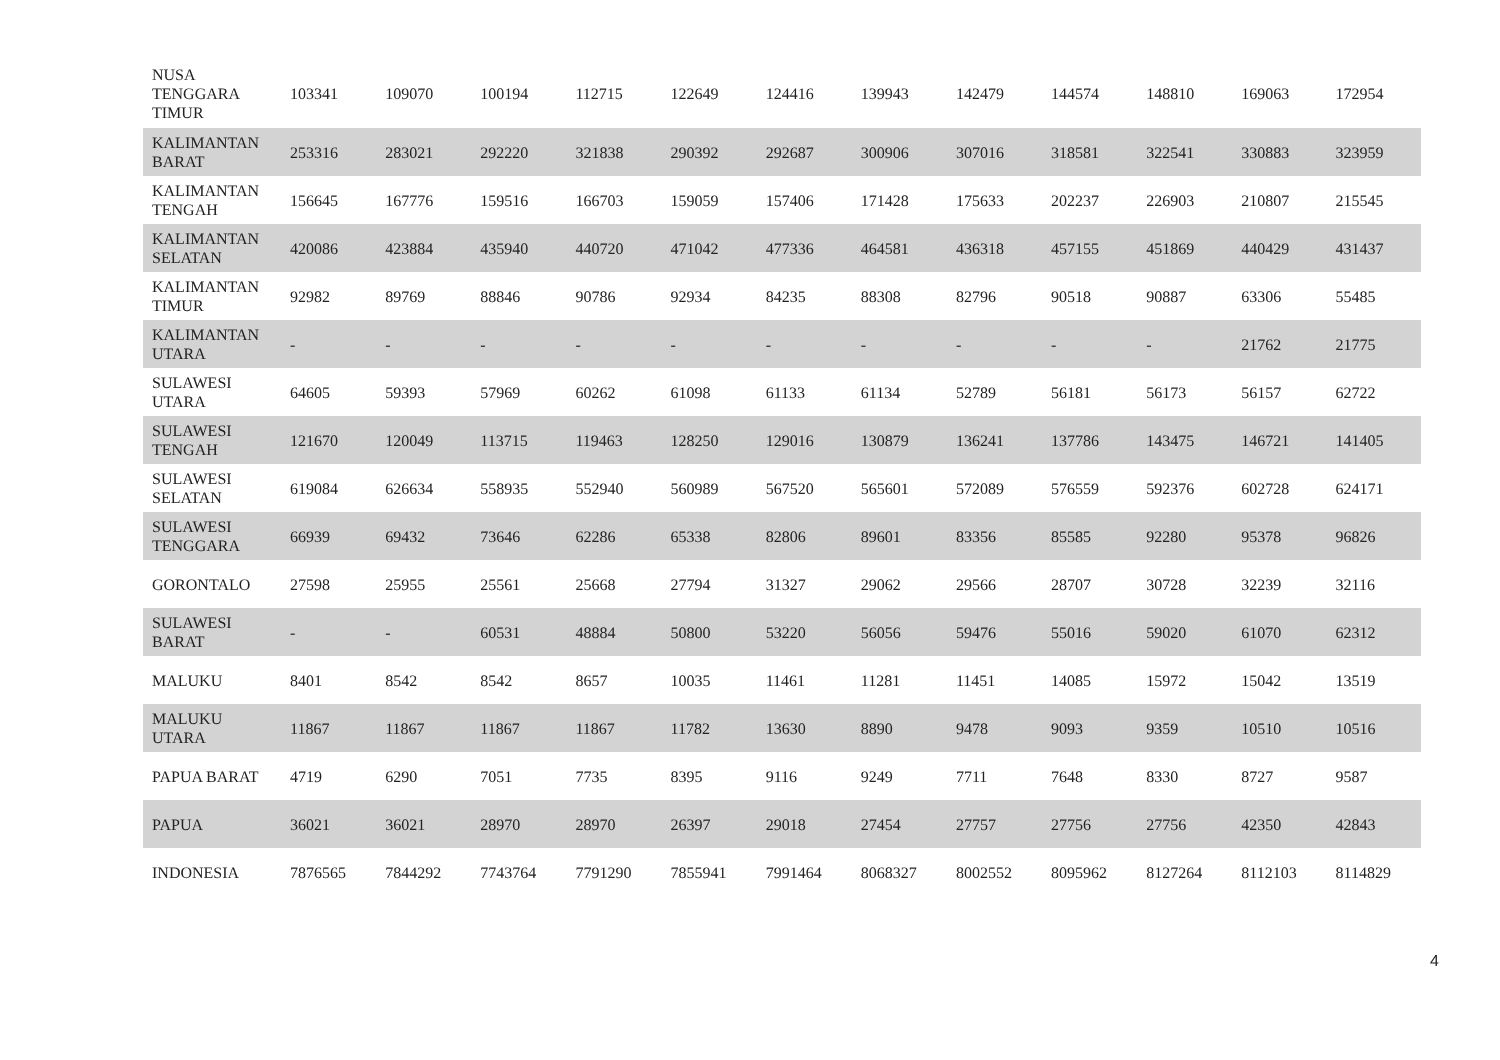| NUSA TENGGARA TIMUR | 103341 | 109070 | 100194 | 112715 | 122649 | 124416 | 139943 | 142479 | 144574 | 148810 | 169063 | 172954 |
| KALIMANTAN BARAT | 253316 | 283021 | 292220 | 321838 | 290392 | 292687 | 300906 | 307016 | 318581 | 322541 | 330883 | 323959 |
| KALIMANTAN TENGAH | 156645 | 167776 | 159516 | 166703 | 159059 | 157406 | 171428 | 175633 | 202237 | 226903 | 210807 | 215545 |
| KALIMANTAN SELATAN | 420086 | 423884 | 435940 | 440720 | 471042 | 477336 | 464581 | 436318 | 457155 | 451869 | 440429 | 431437 |
| KALIMANTAN TIMUR | 92982 | 89769 | 88846 | 90786 | 92934 | 84235 | 88308 | 82796 | 90518 | 90887 | 63306 | 55485 |
| KALIMANTAN UTARA | - | - | - | - | - | - | - | - | - | - | 21762 | 21775 |
| SULAWESI UTARA | 64605 | 59393 | 57969 | 60262 | 61098 | 61133 | 61134 | 52789 | 56181 | 56173 | 56157 | 62722 |
| SULAWESI TENGAH | 121670 | 120049 | 113715 | 119463 | 128250 | 129016 | 130879 | 136241 | 137786 | 143475 | 146721 | 141405 |
| SULAWESI SELATAN | 619084 | 626634 | 558935 | 552940 | 560989 | 567520 | 565601 | 572089 | 576559 | 592376 | 602728 | 624171 |
| SULAWESI TENGGARA | 66939 | 69432 | 73646 | 62286 | 65338 | 82806 | 89601 | 83356 | 85585 | 92280 | 95378 | 96826 |
| GORONTALO | 27598 | 25955 | 25561 | 25668 | 27794 | 31327 | 29062 | 29566 | 28707 | 30728 | 32239 | 32116 |
| SULAWESI BARAT | - | - | 60531 | 48884 | 50800 | 53220 | 56056 | 59476 | 55016 | 59020 | 61070 | 62312 |
| MALUKU | 8401 | 8542 | 8542 | 8657 | 10035 | 11461 | 11281 | 11451 | 14085 | 15972 | 15042 | 13519 |
| MALUKU UTARA | 11867 | 11867 | 11867 | 11867 | 11782 | 13630 | 8890 | 9478 | 9093 | 9359 | 10510 | 10516 |
| PAPUA BARAT | 4719 | 6290 | 7051 | 7735 | 8395 | 9116 | 9249 | 7711 | 7648 | 8330 | 8727 | 9587 |
| PAPUA | 36021 | 36021 | 28970 | 28970 | 26397 | 29018 | 27454 | 27757 | 27756 | 27756 | 42350 | 42843 |
| INDONESIA | 7876565 | 7844292 | 7743764 | 7791290 | 7855941 | 7991464 | 8068327 | 8002552 | 8095962 | 8127264 | 8112103 | 8114829 |
4